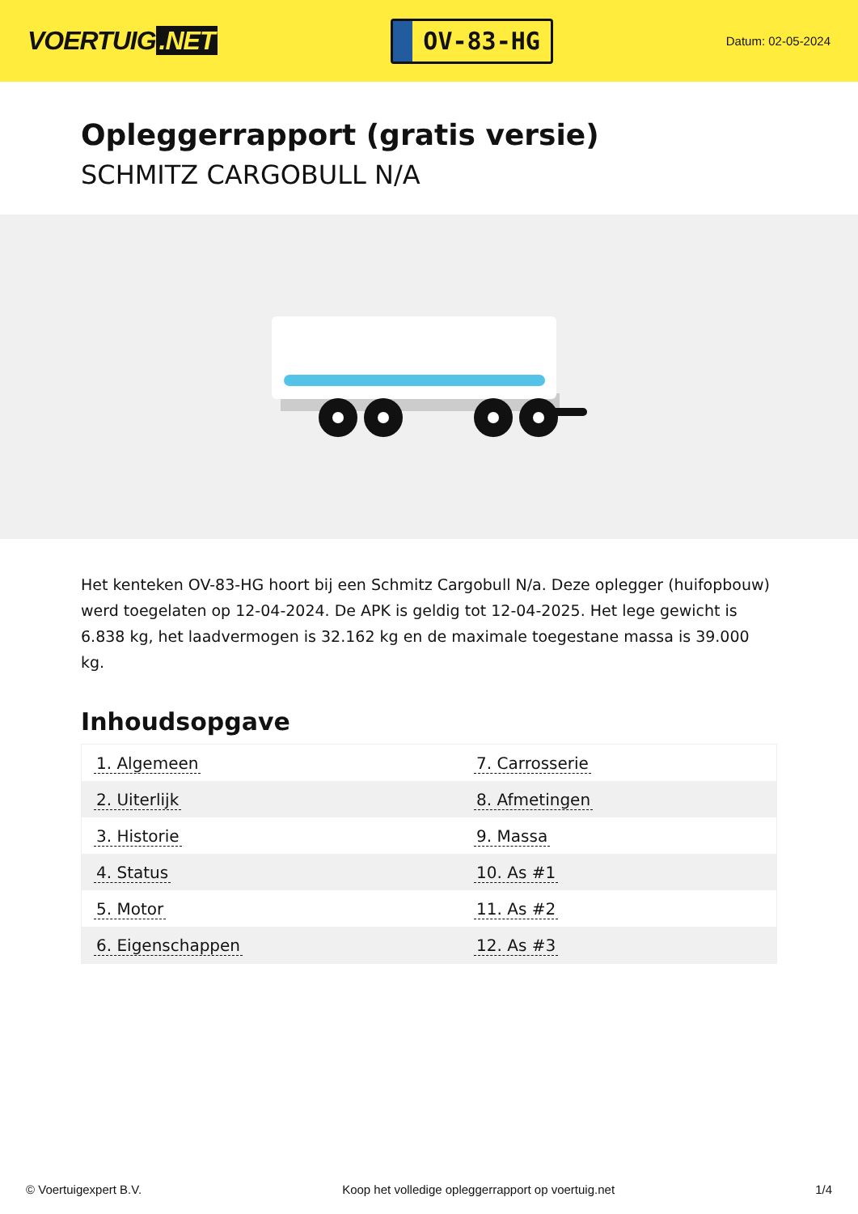VOERTUIG.NET
OV-83-HG
Datum: 02-05-2024
Opleggerrapport (gratis versie)
SCHMITZ CARGOBULL N/A
Het kenteken OV-83-HG hoort bij een Schmitz Cargobull N/a. Deze oplegger (huifopbouw) werd toegelaten op 12-04-2024. De APK is geldig tot 12-04-2025. Het lege gewicht is 6.838 kg, het laadvermogen is 32.162 kg en de maximale toegestane massa is 39.000 kg.
Inhoudsopgave
| 1. Algemeen | 7. Carrosserie |
| 2. Uiterlijk | 8. Afmetingen |
| 3. Historie | 9. Massa |
| 4. Status | 10. As #1 |
| 5. Motor | 11. As #2 |
| 6. Eigenschappen | 12. As #3 |
© Voertuigexpert B.V. Koop het volledige opleggerrapport op voertuig.net 1/4